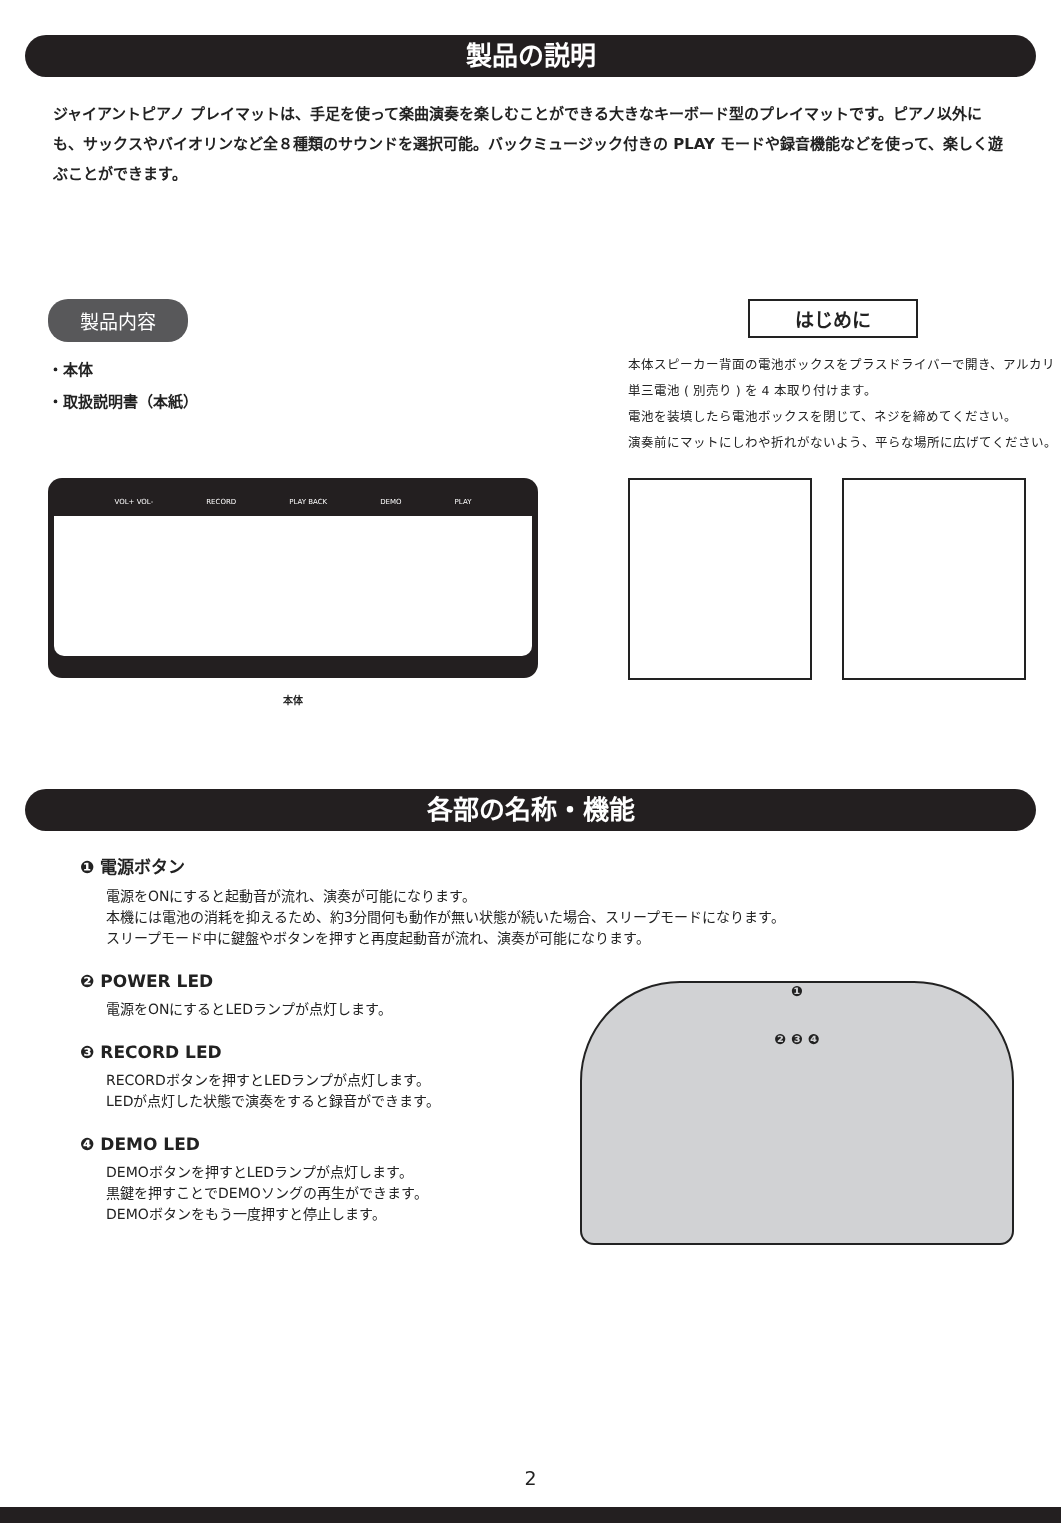製品の説明
ジャイアントピアノ プレイマットは、手足を使って楽曲演奏を楽しむことができる大きなキーボード型のプレイマットです。ピアノ以外にも、サックスやバイオリンなど全８種類のサウンドを選択可能。バックミュージック付きの PLAY モードや録音機能などを使って、楽しく遊ぶことができます。
製品内容
・本体
・取扱説明書（本紙）
VOL+ VOL- RECORD PLAY BACK DEMO PLAY
本体
はじめに
本体スピーカー背面の電池ボックスをプラスドライバーで開き、アルカリ単三電池 ( 別売り ) を 4 本取り付けます。
電池を装填したら電池ボックスを閉じて、ネジを締めてください。
演奏前にマットにしわや折れがないよう、平らな場所に広げてください。
各部の名称・機能
❶ 電源ボタン
電源をONにすると起動音が流れ、演奏が可能になります。
本機には電池の消耗を抑えるため、約3分間何も動作が無い状態が続いた場合、スリープモードになります。
スリープモード中に鍵盤やボタンを押すと再度起動音が流れ、演奏が可能になります。
❷ POWER LED
電源をONにするとLEDランプが点灯します。
❸ RECORD LED
RECORDボタンを押すとLEDランプが点灯します。
LEDが点灯した状態で演奏をすると録音ができます。
❹ DEMO LED
DEMOボタンを押すとLEDランプが点灯します。
黒鍵を押すことでDEMOソングの再生ができます。
DEMOボタンをもう一度押すと停止します。
❶
❷ ❸ ❹
2